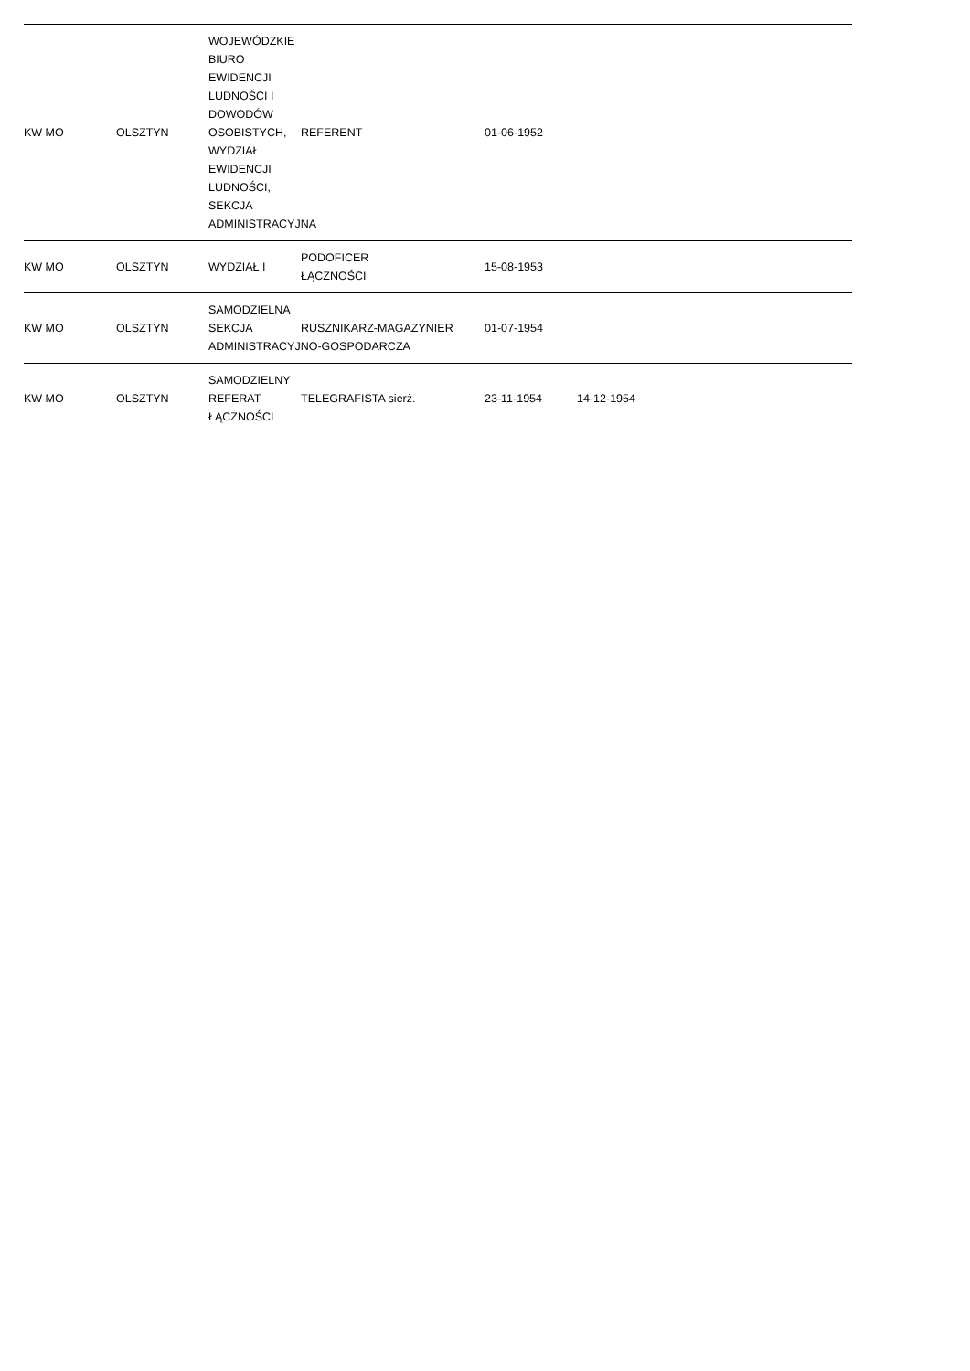| KW MO | OLSZTYN | WOJEWÓDZKIE BIURO EWIDENCJI LUDNOŚCI I DOWODÓW OSOBISTYCH, WYDZIAŁ EWIDENCJI LUDNOŚCI, SEKCJA ADMINISTRACYJNA | REFERENT | 01-06-1952 | | | |
| KW MO | OLSZTYN | WYDZIAŁ I | PODOFICER ŁĄCZNOŚCI | 15-08-1953 | | | |
| KW MO | OLSZTYN | SAMODZIELNA SEKCJA ADMINISTRACYJNO-GOSPODARCZA | RUSZNIKARZ-MAGAZYNIER | 01-07-1954 | | | |
| KW MO | OLSZTYN | SAMODZIELNY REFERAT ŁĄCZNOŚCI | TELEGRAFISTA sierż. | 23-11-1954 | 14-12-1954 | | |